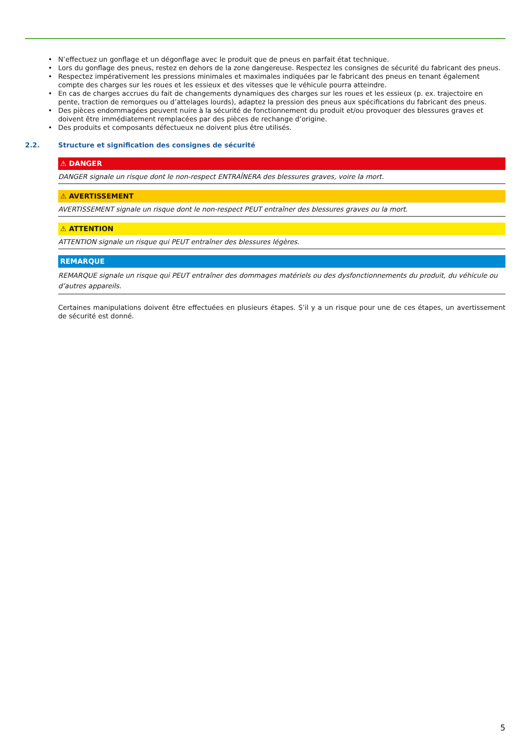• N’effectuez un gonflage et un dégonflage avec le produit que de pneus en parfait état technique.
• Lors du gonflage des pneus, restez en dehors de la zone dangereuse. Respectez les consignes de sécurité du fabricant des pneus.
• Respectez impérativement les pressions minimales et maximales indiquées par le fabricant des pneus en tenant également compte des charges sur les roues et les essieux et des vitesses que le véhicule pourra atteindre.
• En cas de charges accrues du fait de changements dynamiques des charges sur les roues et les essieux (p. ex. trajectoire en pente, traction de remorques ou d’attelages lourds), adaptez la pression des pneus aux spécifications du fabricant des pneus.
• Des pièces endommagées peuvent nuire à la sécurité de fonctionnement du produit et/ou provoquer des blessures graves et doivent être immédiatement remplacées par des pièces de rechange d’origine.
• Des produits et composants défectueux ne doivent plus être utilisés.
2.2. Structure et signification des consignes de sécurité
⚠ DANGER
DANGER signale un risque dont le non-respect ENTRAÎNERA des blessures graves, voire la mort.
⚠ AVERTISSEMENT
AVERTISSEMENT signale un risque dont le non-respect PEUT entraîner des blessures graves ou la mort.
⚠ ATTENTION
ATTENTION signale un risque qui PEUT entraîner des blessures légères.
REMARQUE
REMARQUE signale un risque qui PEUT entraîner des dommages matériels ou des dysfonctionnements du produit, du véhicule ou d’autres appareils.
Certaines manipulations doivent être effectuées en plusieurs étapes. S’il y a un risque pour une de ces étapes, un avertissement de sécurité est donné.
5